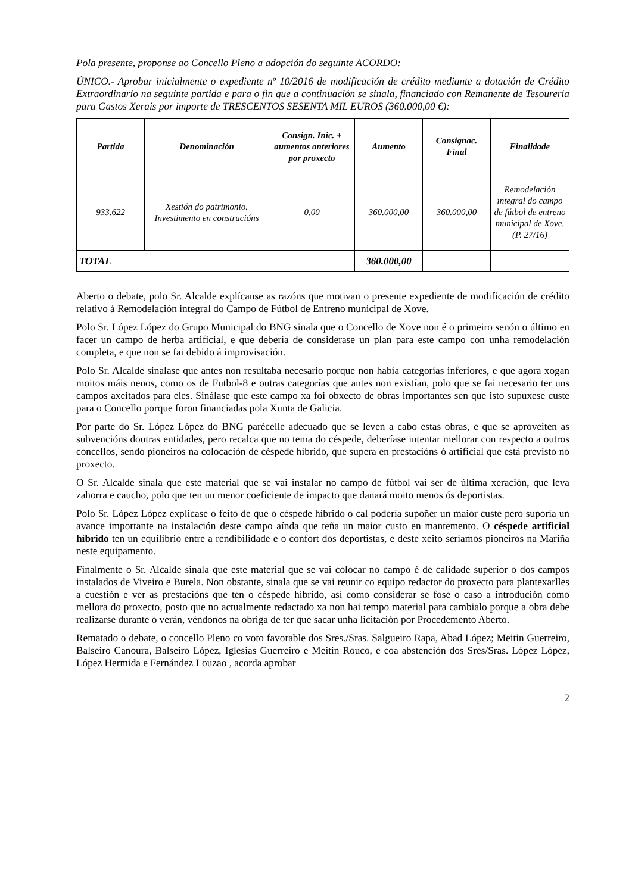Pola presente, proponse ao Concello Pleno a adopción do seguinte ACORDO:
ÚNICO.- Aprobar inicialmente o expediente nº 10/2016 de modificación de crédito mediante a dotación de Crédito Extraordinario na seguinte partida e para o fin que a continuación se sinala, financiado con Remanente de Tesourería para Gastos Xerais por importe de TRESCENTOS SESENTA MIL EUROS (360.000,00 €):
| Partida | Denominación | Consign. Inic. + aumentos anteriores por proxecto | Aumento | Consignac. Final | Finalidade |
| --- | --- | --- | --- | --- | --- |
| 933.622 | Xestión do patrimonio. Investimento en construcións | 0,00 | 360.000,00 | 360.000,00 | Remodelación integral do campo de fútbol de entreno municipal de Xove. (P. 27/16) |
| TOTAL | | | 360.000,00 | | |
Aberto o debate, polo Sr. Alcalde explícanse as razóns que motivan o presente expediente de modificación de crédito relativo á Remodelación integral do Campo de Fútbol de Entreno municipal de Xove.
Polo Sr. López López do Grupo Municipal do BNG sinala que o Concello de Xove non é o primeiro senón o último en facer un campo de herba artificial, e que debería de considerase un plan para este campo con unha remodelación completa, e que non se fai debido á improvisación.
Polo Sr. Alcalde sinalase que antes non resultaba necesario porque non había categorías inferiores, e que agora xogan moitos máis nenos, como os de Futbol-8 e outras categorías que antes non existían, polo que se fai necesario ter uns campos axeitados para eles. Sinálase que este campo xa foi obxecto de obras importantes sen que isto supuxese custe para o Concello porque foron financiadas pola Xunta de Galicia.
Por parte do Sr. López López do BNG parécelle adecuado que se leven a cabo estas obras, e que se aproveiten as subvencións doutras entidades, pero recalca que no tema do céspede, deberíase intentar mellorar con respecto a outros concellos, sendo pioneiros na colocación de céspede híbrido, que supera en prestacións ó artificial que está previsto no proxecto.
O Sr. Alcalde sinala que este material que se vai instalar no campo de fútbol vai ser de última xeración, que leva zahorra e caucho, polo que ten un menor coeficiente de impacto que danará moito menos ós deportistas.
Polo Sr. López López explicase o feito de que o céspede híbrido o cal podería supoñer un maior custe pero suporía un avance importante na instalación deste campo aínda que teña un maior custo en mantemento. O céspede artificial híbrido ten un equilibrio entre a rendibilidade e o confort dos deportistas, e deste xeito seríamos pioneiros na Mariña neste equipamento.
Finalmente o Sr. Alcalde sinala que este material que se vai colocar no campo é de calidade superior o dos campos instalados de Viveiro e Burela. Non obstante, sinala que se vai reunir co equipo redactor do proxecto para plantexarlles a cuestión e ver as prestacións que ten o céspede híbrido, así como considerar se fose o caso a introdución como mellora do proxecto, posto que no actualmente redactado xa non hai tempo material para cambialo porque a obra debe realizarse durante o verán, véndonos na obriga de ter que sacar unha licitación por Procedemento Aberto.
Rematado o debate, o concello Pleno co voto favorable dos Sres./Sras. Salgueiro Rapa, Abad López; Meitin Guerreiro, Balseiro Canoura, Balseiro López, Iglesias Guerreiro e Meitin Rouco, e coa abstención dos Sres/Sras. López López, López Hermida e Fernández Louzao , acorda aprobar
2